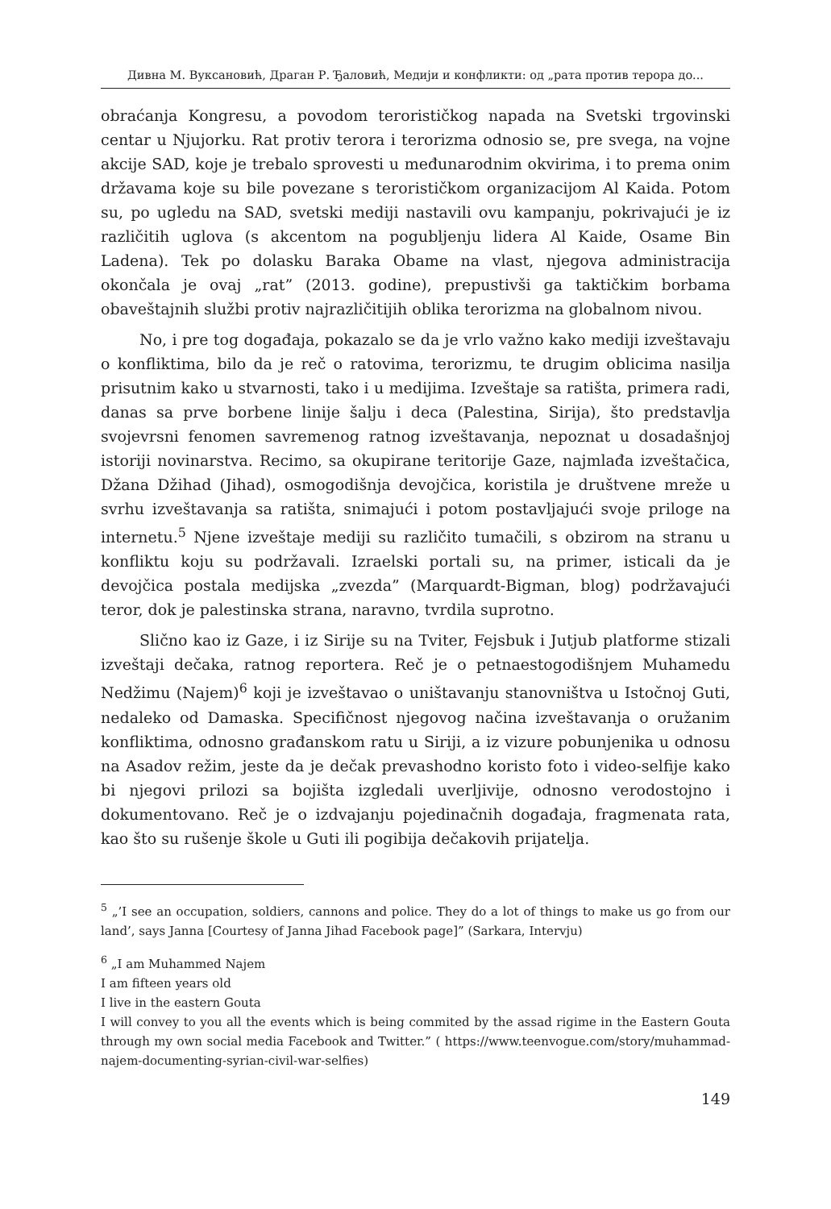Дивна М. Вуксановић, Драган Р. Ђаловић, Медији и конфликти: од „рата против терора до...
obraćanja Kongresu, a povodom terorističkog napada na Svetski trgovinski centar u Njujorku. Rat protiv terora i terorizma odnosio se, pre svega, na vojne akcije SAD, koje je trebalo sprovesti u međunarodnim okvirima, i to prema onim državama koje su bile povezane s terorističkom organizacijom Al Kaida. Potom su, po ugledu na SAD, svetski mediji nastavili ovu kampanju, pokrivajući je iz različitih uglova (s akcentom na pogubljenju lidera Al Kaide, Osame Bin Ladena). Tek po dolasku Baraka Obame na vlast, njegova administracija okončala je ovaj „rat” (2013. godine), prepustivši ga taktičkim borbama obaveštajnih službi protiv najrazličitijih oblika terorizma na globalnom nivou.
No, i pre tog događaja, pokazalo se da je vrlo važno kako mediji izveštavaju o konfliktima, bilo da je reč o ratovima, terorizmu, te drugim oblicima nasilja prisutnim kako u stvarnosti, tako i u medijima. Izveštaje sa ratišta, primera radi, danas sa prve borbene linije šalju i deca (Palestina, Sirija), što predstavlja svojevrsni fenomen savremenog ratnog izveštavanja, nepoznat u dosadašnjoj istoriji novinarstva. Recimo, sa okupirane teritorije Gaze, najmlađa izveštačica, Džana Džihad (Jihad), osmogodišnja devojčica, koristila je društvene mreže u svrhu izveštavanja sa ratišta, snimajući i potom postavljajući svoje priloge na internetu.<sup>5</sup> Njene izveštaje mediji su različito tumačili, s obzirom na stranu u konfliktu koju su podržavali. Izraelski portali su, na primer, isticali da je devojčica postala medijska „zvezda” (Marquardt-Bigman, blog) podržavajući teror, dok je palestinska strana, naravno, tvrdila suprotno.
Slično kao iz Gaze, i iz Sirije su na Tviter, Fejsbuk i Jutjub platforme stizali izveštaji dečaka, ratnog reportera. Reč je o petnaestogodišnjem Muhamedu Nedžimu (Najem)<sup>6</sup> koji je izveštavao o uništavanju stanovništva u Istočnoj Guti, nedaleko od Damaska. Specifičnost njegovog načina izveštavanja o oružanim konfliktima, odnosno građanskom ratu u Siriji, a iz vizure pobunjenika u odnosu na Asadov režim, jeste da je dečak prevashodno koristo foto i video-selfije kako bi njegovi prilozi sa bojišta izgledali uverljivije, odnosno verodostojno i dokumentovano. Reč je o izdvajanju pojedinačnih događaja, fragmenata rata, kao što su rušenje škole u Guti ili pogibija dečakovih prijatelja.
<sup>5</sup> „’I see an occupation, soldiers, cannons and police. They do a lot of things to make us go from our land’, says Janna [Courtesy of Janna Jihad Facebook page]” (Sarkara, Intervju)
<sup>6</sup> „I am Muhammed Najem
I am fifteen years old
I live in the eastern Gouta
I will convey to you all the events which is being commited by the assad rigime in the Eastern Gouta through my own social media Facebook and Twitter.” ( https://www.teenvogue.com/story/muhammad-najem-documenting-syrian-civil-war-selfies)
149